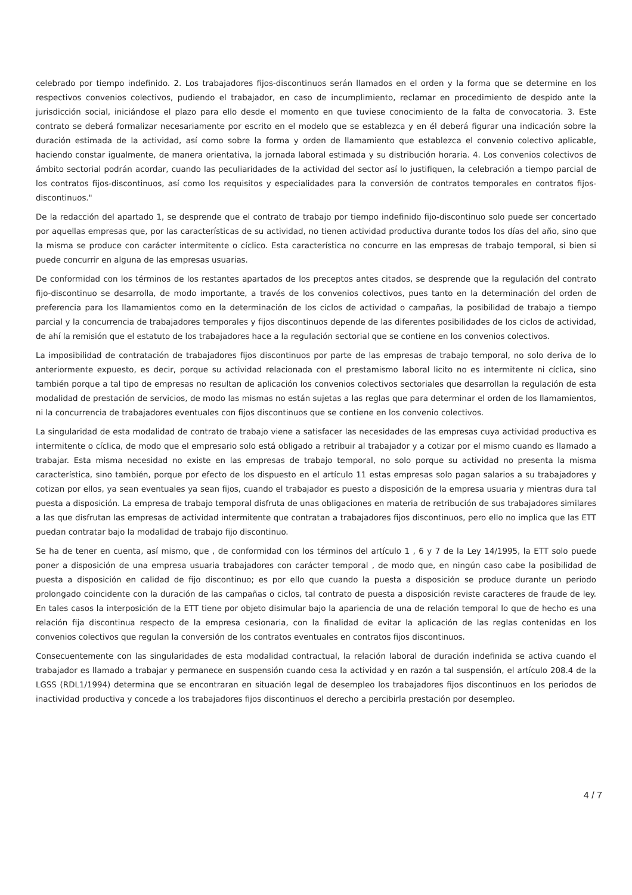celebrado por tiempo indefinido. 2. Los trabajadores fijos-discontinuos serán llamados en el orden y la forma que se determine en los respectivos convenios colectivos, pudiendo el trabajador, en caso de incumplimiento, reclamar en procedimiento de despido ante la jurisdicción social, iniciándose el plazo para ello desde el momento en que tuviese conocimiento de la falta de convocatoria. 3. Este contrato se deberá formalizar necesariamente por escrito en el modelo que se establezca y en él deberá figurar una indicación sobre la duración estimada de la actividad, así como sobre la forma y orden de llamamiento que establezca el convenio colectivo aplicable, haciendo constar igualmente, de manera orientativa, la jornada laboral estimada y su distribución horaria. 4. Los convenios colectivos de ámbito sectorial podrán acordar, cuando las peculiaridades de la actividad del sector así lo justifiquen, la celebración a tiempo parcial de los contratos fijos-discontinuos, así como los requisitos y especialidades para la conversión de contratos temporales en contratos fijos-discontinuos."
De la redacción del apartado 1, se desprende que el contrato de trabajo por tiempo indefinido fijo-discontinuo solo puede ser concertado por aquellas empresas que, por las características de su actividad, no tienen actividad productiva durante todos los días del año, sino que la misma se produce con carácter intermitente o cíclico. Esta característica no concurre en las empresas de trabajo temporal, si bien si puede concurrir en alguna de las empresas usuarias.
De conformidad con los términos de los restantes apartados de los preceptos antes citados, se desprende que la regulación del contrato fijo-discontinuo se desarrolla, de modo importante, a través de los convenios colectivos, pues tanto en la determinación del orden de preferencia para los llamamientos como en la determinación de los ciclos de actividad o campañas, la posibilidad de trabajo a tiempo parcial y la concurrencia de trabajadores temporales y fijos discontinuos depende de las diferentes posibilidades de los ciclos de actividad, de ahí la remisión que el estatuto de los trabajadores hace a la regulación sectorial que se contiene en los convenios colectivos.
La imposibilidad de contratación de trabajadores fijos discontinuos por parte de las empresas de trabajo temporal, no solo deriva de lo anteriormente expuesto, es decir, porque su actividad relacionada con el prestamismo laboral licito no es intermitente ni cíclica, sino también porque a tal tipo de empresas no resultan de aplicación los convenios colectivos sectoriales que desarrollan la regulación de esta modalidad de prestación de servicios, de modo las mismas no están sujetas a las reglas que para determinar el orden de los llamamientos, ni la concurrencia de trabajadores eventuales con fijos discontinuos que se contiene en los convenio colectivos.
La singularidad de esta modalidad de contrato de trabajo viene a satisfacer las necesidades de las empresas cuya actividad productiva es intermitente o cíclica, de modo que el empresario solo está obligado a retribuir al trabajador y a cotizar por el mismo cuando es llamado a trabajar. Esta misma necesidad no existe en las empresas de trabajo temporal, no solo porque su actividad no presenta la misma característica, sino también, porque por efecto de los dispuesto en el artículo 11 estas empresas solo pagan salarios a su trabajadores y cotizan por ellos, ya sean eventuales ya sean fijos, cuando el trabajador es puesto a disposición de la empresa usuaria y mientras dura tal puesta a disposición. La empresa de trabajo temporal disfruta de unas obligaciones en materia de retribución de sus trabajadores similares a las que disfrutan las empresas de actividad intermitente que contratan a trabajadores fijos discontinuos, pero ello no implica que las ETT puedan contratar bajo la modalidad de trabajo fijo discontinuo.
Se ha de tener en cuenta, así mismo, que , de conformidad con los términos del artículo 1 , 6 y 7 de la Ley 14/1995, la ETT solo puede poner a disposición de una empresa usuaria trabajadores con carácter temporal , de modo que, en ningún caso cabe la posibilidad de puesta a disposición en calidad de fijo discontinuo; es por ello que cuando la puesta a disposición se produce durante un periodo prolongado coincidente con la duración de las campañas o ciclos, tal contrato de puesta a disposición reviste caracteres de fraude de ley. En tales casos la interposición de la ETT tiene por objeto disimular bajo la apariencia de una de relación temporal lo que de hecho es una relación fija discontinua respecto de la empresa cesionaria, con la finalidad de evitar la aplicación de las reglas contenidas en los convenios colectivos que regulan la conversión de los contratos eventuales en contratos fijos discontinuos.
Consecuentemente con las singularidades de esta modalidad contractual, la relación laboral de duración indefinida se activa cuando el trabajador es llamado a trabajar y permanece en suspensión cuando cesa la actividad y en razón a tal suspensión, el artículo 208.4 de la LGSS (RDL1/1994) determina que se encontraran en situación legal de desempleo los trabajadores fijos discontinuos en los periodos de inactividad productiva y concede a los trabajadores fijos discontinuos el derecho a percibirla prestación por desempleo.
4 / 7